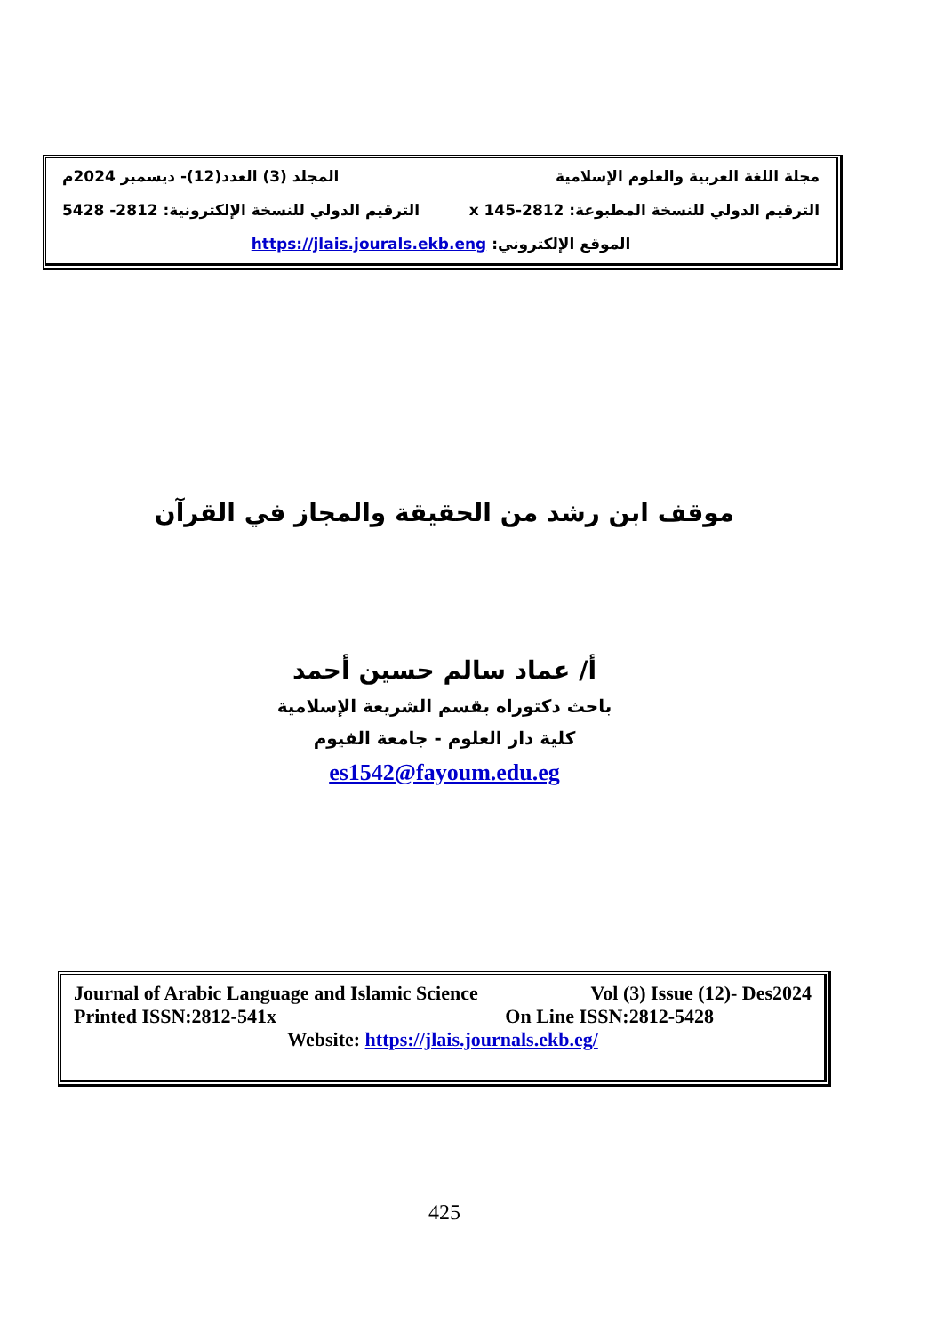مجلة اللغة العربية والعلوم الإسلامية المجلد (3) العدد(12)- ديسمبر 2024م
الترقيم الدولي للنسخة المطبوعة: x 145-2812 الترقيم الدولي للنسخة الإلكترونية: 2812- 5428
الموقع الإلكتروني: https://jlais.jourals.ekb.eng
موقف ابن رشد من الحقيقة والمجاز في القرآن
أ/ عماد سالم حسين أحمد
باحث دكتوراه بقسم الشريعة الإسلامية
كلية دار العلوم - جامعة الفيوم
es1542@fayoum.edu.eg
Journal of Arabic Language and Islamic Science Vol (3) Issue (12)- Des2024
Printed ISSN:2812-541x On Line ISSN:2812-5428
Website: https://jlais.journals.ekb.eg/
425